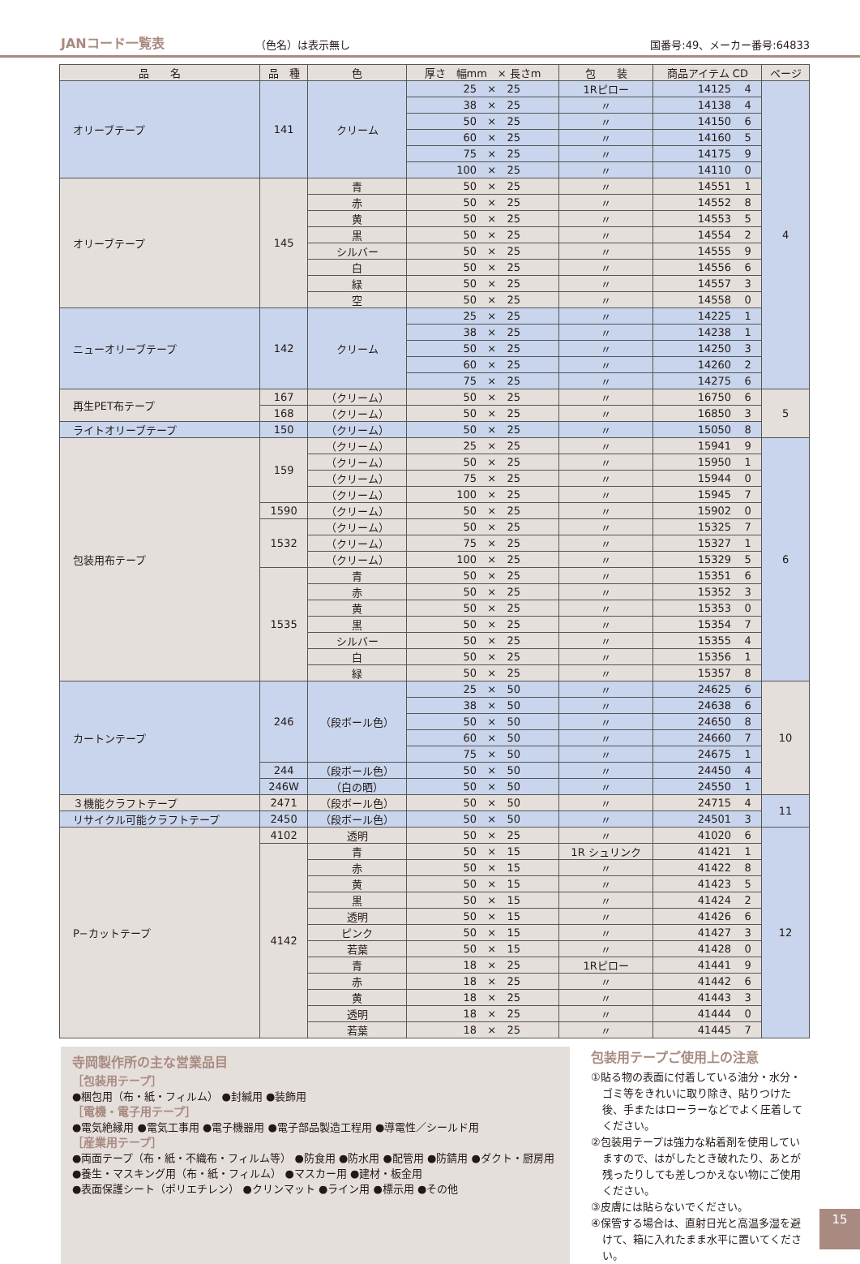JANコード一覧表 （色名）は表示無し 国番号:49、メーカー番号:64833
| 品 名 | 品 種 | 色 | 厚さ 幅mm × 長さm | | | 包 装 | 商品アイテム CD | | ページ |
| --- | --- | --- | --- | --- | --- | --- | --- | --- | --- |
| オリーブテープ | 141 | クリーム | 25 | × | 25 | 1Rピロー | 14125 | 4 | 4 |
| | | | 38 | × | 25 | 〃 | 14138 | 4 | |
| | | | 50 | × | 25 | 〃 | 14150 | 6 | |
| | | | 60 | × | 25 | 〃 | 14160 | 5 | |
| | | | 75 | × | 25 | 〃 | 14175 | 9 | |
| | | | 100 | × | 25 | 〃 | 14110 | 0 | |
| オリーブテープ | 145 | 青 | 50 | × | 25 | 〃 | 14551 | 1 | |
| | | 赤 | 50 | × | 25 | 〃 | 14552 | 8 | |
| | | 黄 | 50 | × | 25 | 〃 | 14553 | 5 | |
| | | 黒 | 50 | × | 25 | 〃 | 14554 | 2 | |
| | | シルバー | 50 | × | 25 | 〃 | 14555 | 9 | |
| | | 白 | 50 | × | 25 | 〃 | 14556 | 6 | |
| | | 緑 | 50 | × | 25 | 〃 | 14557 | 3 | |
| | | 空 | 50 | × | 25 | 〃 | 14558 | 0 | |
| ニューオリーブテープ | 142 | クリーム | 25 | × | 25 | 〃 | 14225 | 1 | |
| | | | 38 | × | 25 | 〃 | 14238 | 1 | |
| | | | 50 | × | 25 | 〃 | 14250 | 3 | |
| | | | 60 | × | 25 | 〃 | 14260 | 2 | |
| | | | 75 | × | 25 | 〃 | 14275 | 6 | |
| 再生PET布テープ | 167 | （クリーム） | 50 | × | 25 | 〃 | 16750 | 6 | 5 |
| | 168 | （クリーム） | 50 | × | 25 | 〃 | 16850 | 3 | |
| ライトオリーブテープ | 150 | （クリーム） | 50 | × | 25 | 〃 | 15050 | 8 | |
| 包装用布テープ | 159 | （クリーム） | 25 | × | 25 | 〃 | 15941 | 9 | 6 |
| | | （クリーム） | 50 | × | 25 | 〃 | 15950 | 1 | |
| | | （クリーム） | 75 | × | 25 | 〃 | 15944 | 0 | |
| | | （クリーム） | 100 | × | 25 | 〃 | 15945 | 7 | |
| | 1590 | （クリーム） | 50 | × | 25 | 〃 | 15902 | 0 | |
| | 1532 | （クリーム） | 50 | × | 25 | 〃 | 15325 | 7 | |
| | | （クリーム） | 75 | × | 25 | 〃 | 15327 | 1 | |
| | | （クリーム） | 100 | × | 25 | 〃 | 15329 | 5 | |
| | 1535 | 青 | 50 | × | 25 | 〃 | 15351 | 6 | |
| | | 赤 | 50 | × | 25 | 〃 | 15352 | 3 | |
| | | 黄 | 50 | × | 25 | 〃 | 15353 | 0 | |
| | | 黒 | 50 | × | 25 | 〃 | 15354 | 7 | |
| | | シルバー | 50 | × | 25 | 〃 | 15355 | 4 | |
| | | 白 | 50 | × | 25 | 〃 | 15356 | 1 | |
| | | 緑 | 50 | × | 25 | 〃 | 15357 | 8 | |
| カートンテープ | 246 | （段ボール色） | 25 | × | 50 | 〃 | 24625 | 6 | 10 |
| | | | 38 | × | 50 | 〃 | 24638 | 6 | |
| | | | 50 | × | 50 | 〃 | 24650 | 8 | |
| | | | 60 | × | 50 | 〃 | 24660 | 7 | |
| | | | 75 | × | 50 | 〃 | 24675 | 1 | |
| | 244 | （段ボール色） | 50 | × | 50 | 〃 | 24450 | 4 | |
| | 246W | （白の晒） | 50 | × | 50 | 〃 | 24550 | 1 | |
| ３機能クラフトテープ | 2471 | （段ボール色） | 50 | × | 50 | 〃 | 24715 | 4 | 11 |
| リサイクル可能クラフトテープ | 2450 | （段ボール色） | 50 | × | 50 | 〃 | 24501 | 3 | |
| P−カットテープ | 4102 | 透明 | 50 | × | 25 | 〃 | 41020 | 6 | 12 |
| | 4142 | 青 | 50 | × | 15 | 1R シュリンク | 41421 | 1 | |
| | | 赤 | 50 | × | 15 | 〃 | 41422 | 8 | |
| | | 黄 | 50 | × | 15 | 〃 | 41423 | 5 | |
| | | 黒 | 50 | × | 15 | 〃 | 41424 | 2 | |
| | | 透明 | 50 | × | 15 | 〃 | 41426 | 6 | |
| | | ピンク | 50 | × | 15 | 〃 | 41427 | 3 | |
| | | 若葉 | 50 | × | 15 | 〃 | 41428 | 0 | |
| | | 青 | 18 | × | 25 | 1Rピロー | 41441 | 9 | |
| | | 赤 | 18 | × | 25 | 〃 | 41442 | 6 | |
| | | 黄 | 18 | × | 25 | 〃 | 41443 | 3 | |
| | | 透明 | 18 | × | 25 | 〃 | 41444 | 0 | |
| | | 若葉 | 18 | × | 25 | 〃 | 41445 | 7 | |
寺岡製作所の主な営業品目
［包装用テープ］
●梱包用（布・紙・フィルム） ●封緘用 ●装飾用
［電機・電子用テープ］
●電気絶縁用 ●電気工事用 ●電子機器用 ●電子部品製造工程用 ●導電性／シールド用
［産業用テープ］
●両面テープ（布・紙・不織布・フィルム等） ●防食用 ●防水用 ●配管用 ●防錆用 ●ダクト・厨房用
●養生・マスキング用（布・紙・フィルム） ●マスカー用 ●建材・板金用
●表面保護シート（ポリエチレン） ●クリンマット ●ライン用 ●標示用 ●その他
包装用テープご使用上の注意
①貼る物の表面に付着している油分・水分・ゴミ等をきれいに取り除き、貼りつけた後、手またはローラーなどでよく圧着してください。
②包装用テープは強力な粘着剤を使用していますので、はがしたとき破れたり、あとが残ったりしても差しつかえない物にご使用ください。
③皮膚には貼らないでください。
④保管する場合は、直射日光と高温多湿を避けて、箱に入れたまま水平に置いてください。
15